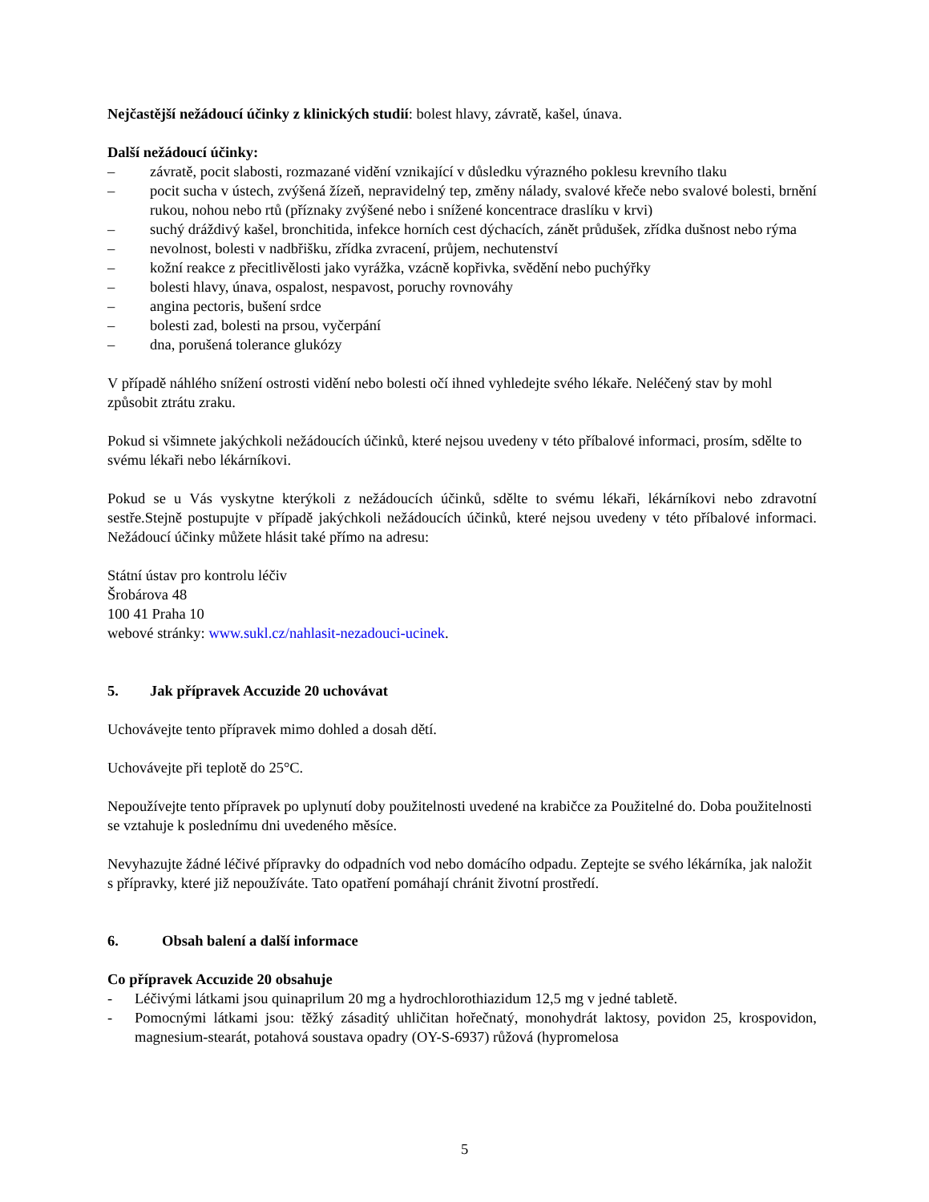Nejčastější nežádoucí účinky z klinických studií: bolest hlavy, závratě, kašel, únava.
Další nežádoucí účinky:
– závratě, pocit slabosti, rozmazané vidění vznikající v důsledku výrazného poklesu krevního tlaku
– pocit sucha v ústech, zvýšená žízeň, nepravidelný tep, změny nálady, svalové křeče nebo svalové bolesti, brnění rukou, nohou nebo rtů (příznaky zvýšené nebo i snížené koncentrace draslíku v krvi)
– suchý dráždivý kašel, bronchitida, infekce horních cest dýchacích, zánět průdušek, zřídka dušnost nebo rýma
– nevolnost, bolesti v nadbřišku, zřídka zvracení, průjem, nechutenství
– kožní reakce z přecitlivělosti jako vyrážka, vzácně kopřivka, svědění nebo puchýřky
– bolesti hlavy, únava, ospalost, nespavost, poruchy rovnováhy
– angina pectoris, bušení srdce
– bolesti zad, bolesti na prsou, vyčerpání
– dna, porušená tolerance glukózy
V případě náhlého snížení ostrosti vidění nebo bolesti očí ihned vyhledejte svého lékaře. Neléčený stav by mohl způsobit ztrátu zraku.
Pokud si všimnete jakýchkoli nežádoucích účinků, které nejsou uvedeny v této příbalové informaci, prosím, sdělte to svému lékaři nebo lékárníkovi.
Pokud se u Vás vyskytne kterýkoli z nežádoucích účinků, sdělte to svému lékaři, lékárníkovi nebo zdravotní sestře.Stejně postupujte v případě jakýchkoli nežádoucích účinků, které nejsou uvedeny v této příbalové informaci. Nežádoucí účinky můžete hlásit také přímo na adresu:
Státní ústav pro kontrolu léčiv
Šrobárova 48
100 41 Praha 10
webové stránky: www.sukl.cz/nahlasit-nezadouci-ucinek.
5. Jak přípravek Accuzide 20 uchovávat
Uchovávejte tento přípravek mimo dohled a dosah dětí.
Uchovávejte při teplotě do 25°C.
Nepoužívejte tento přípravek po uplynutí doby použitelnosti uvedené na krabičce za Použitelné do. Doba použitelnosti se vztahuje k poslednímu dni uvedeného měsíce.
Nevyhazujte žádné léčivé přípravky do odpadních vod nebo domácího odpadu. Zeptejte se svého lékárníka, jak naložit s přípravky, které již nepoužíváte. Tato opatření pomáhají chránit životní prostředí.
6. Obsah balení a další informace
Co přípravek Accuzide 20 obsahuje
- Léčivými látkami jsou quinaprilum 20 mg a hydrochlorothiazidum 12,5 mg v jedné tabletě.
- Pomocnými látkami jsou: těžký zásaditý uhličitan hořečnatý, monohydrát laktosy, povidon 25, krospovidon, magnesium-stearát, potahová soustava opadry (OY-S-6937) růžová (hypromelosa
5